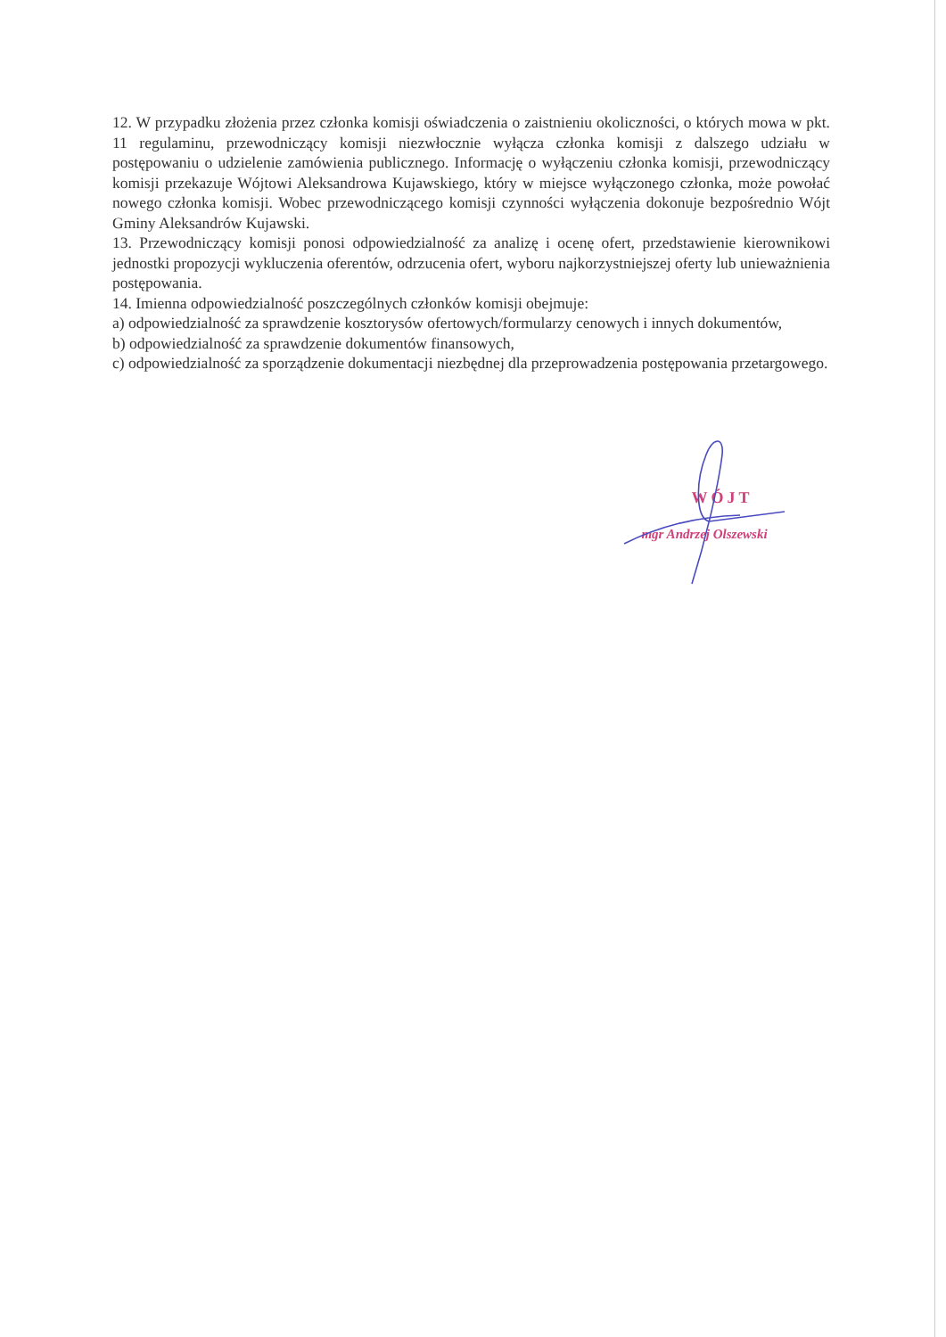12. W przypadku złożenia przez członka komisji oświadczenia o zaistnieniu okoliczności, o których mowa w pkt. 11 regulaminu, przewodniczący komisji niezwłocznie wyłącza członka komisji z dalszego udziału w postępowaniu o udzielenie zamówienia publicznego. Informację o wyłączeniu członka komisji, przewodniczący komisji przekazuje Wójtowi Aleksandrowa Kujawskiego, który w miejsce wyłączonego członka, może powołać nowego członka komisji. Wobec przewodniczącego komisji czynności wyłączenia dokonuje bezpośrednio Wójt Gminy Aleksandrów Kujawski.
13. Przewodniczący komisji ponosi odpowiedzialność za analizę i ocenę ofert, przedstawienie kierownikowi jednostki propozycji wykluczenia oferentów, odrzucenia ofert, wyboru najkorzystniejszej oferty lub unieważnienia postępowania.
14. Imienna odpowiedzialność poszczególnych członków komisji obejmuje:
a) odpowiedzialność za sprawdzenie kosztorysów ofertowych/formularzy cenowych i innych dokumentów,
b) odpowiedzialność za sprawdzenie dokumentów finansowych,
c) odpowiedzialność za sporządzenie dokumentacji niezbędnej dla przeprowadzenia postępowania przetargowego.
WÓJT
mgr Andrzej Olszewski